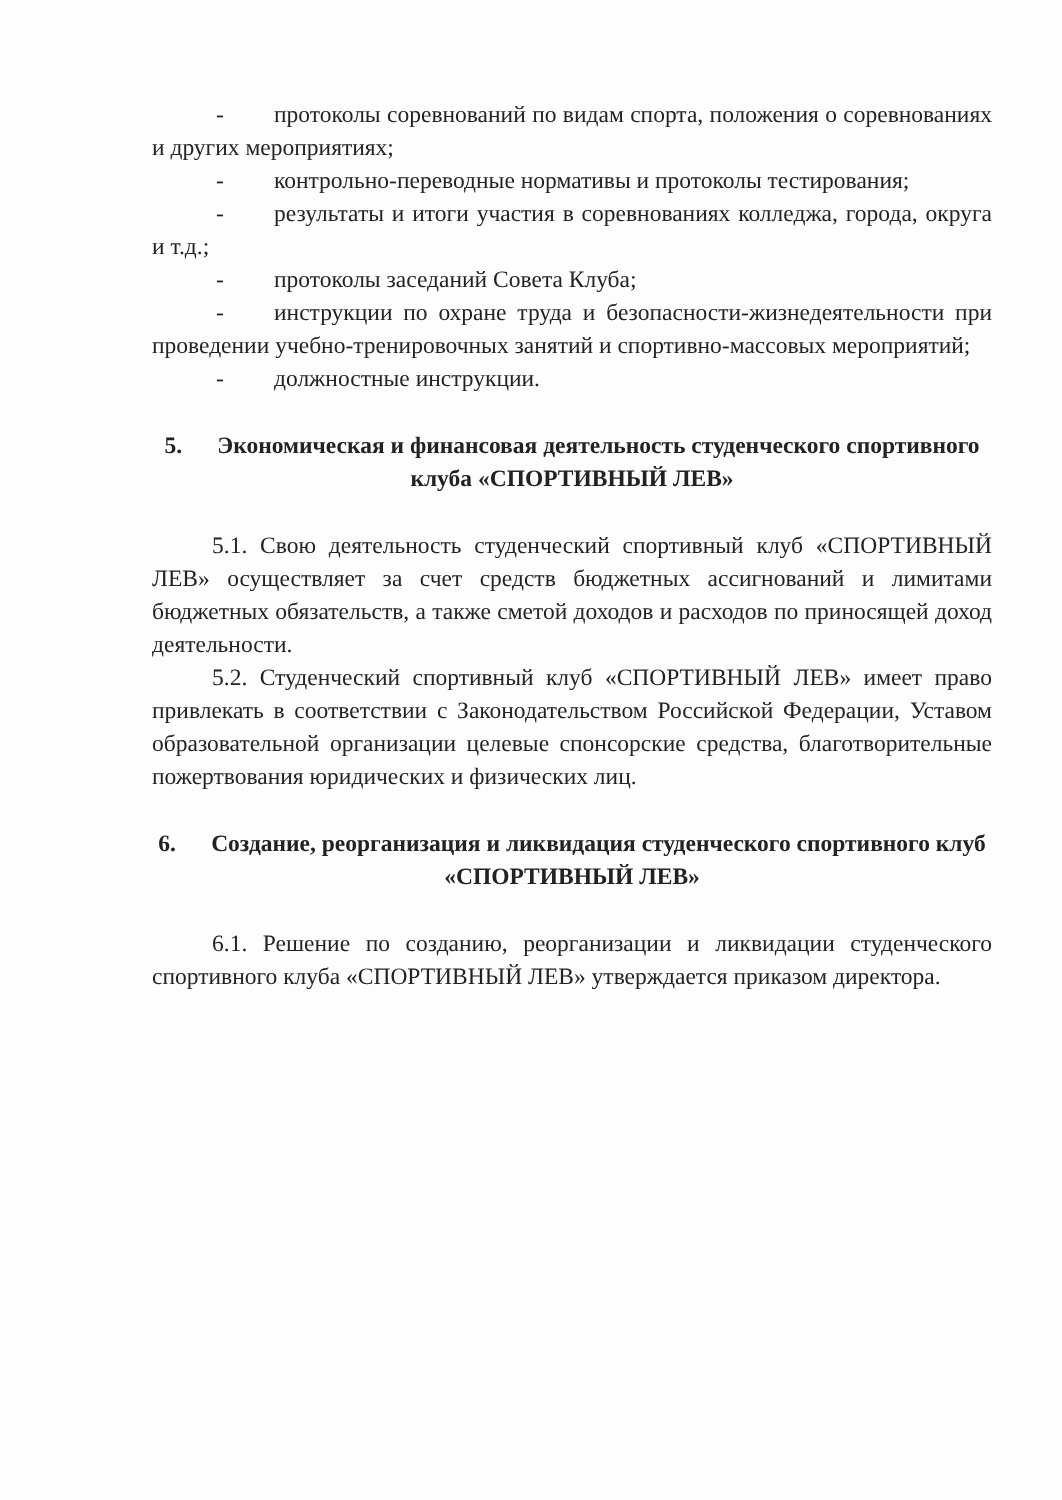- протоколы соревнований по видам спорта, положения о соревнованиях и других мероприятиях;
- контрольно-переводные нормативы и протоколы тестирования;
- результаты и итоги участия в соревнованиях колледжа, города, округа и т.д.;
- протоколы заседаний Совета Клуба;
- инструкции по охране труда и безопасности-жизнедеятельности при проведении учебно-тренировочных занятий и спортивно-массовых мероприятий;
- должностные инструкции.
5. Экономическая и финансовая деятельность студенческого спортивного клуба «СПОРТИВНЫЙ ЛЕВ»
5.1. Свою деятельность студенческий спортивный клуб «СПОРТИВНЫЙ ЛЕВ» осуществляет за счет средств бюджетных ассигнований и лимитами бюджетных обязательств, а также сметой доходов и расходов по приносящей доход деятельности.
5.2. Студенческий спортивный клуб «СПОРТИВНЫЙ ЛЕВ» имеет право привлекать в соответствии с Законодательством Российской Федерации, Уставом образовательной организации целевые спонсорские средства, благотворительные пожертвования юридических и физических лиц.
6. Создание, реорганизация и ликвидация студенческого спортивного клуб «СПОРТИВНЫЙ ЛЕВ»
6.1. Решение по созданию, реорганизации и ликвидации студенческого спортивного клуба «СПОРТИВНЫЙ ЛЕВ» утверждается приказом директора.